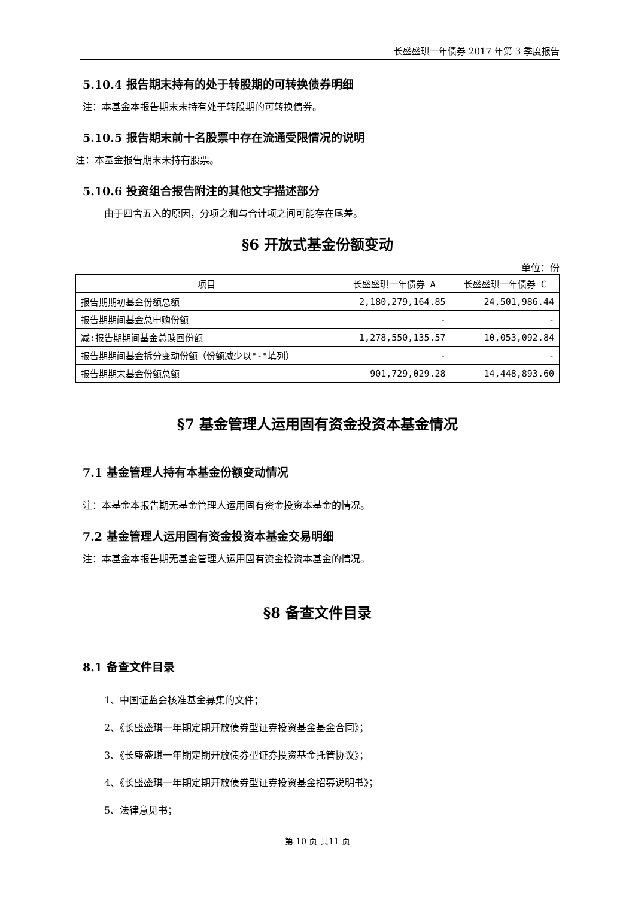长盛盛琪一年债券 2017 年第 3 季度报告
5.10.4 报告期末持有的处于转股期的可转换债券明细
注：本基金本报告期末未持有处于转股期的可转换债券。
5.10.5 报告期末前十名股票中存在流通受限情况的说明
注：本基金报告期末未持有股票。
5.10.6 投资组合报告附注的其他文字描述部分
由于四舍五入的原因，分项之和与合计项之间可能存在尾差。
§6 开放式基金份额变动
单位：份
| 项目 | 长盛盛琪一年债券 A | 长盛盛琪一年债券 C |
| --- | --- | --- |
| 报告期期初基金份额总额 | 2,180,279,164.85 | 24,501,986.44 |
| 报告期期间基金总申购份额 | - | - |
| 减:报告期期间基金总赎回份额 | 1,278,550,135.57 | 10,053,092.84 |
| 报告期期间基金拆分变动份额（份额减少以"-"填列） | - | - |
| 报告期期末基金份额总额 | 901,729,029.28 | 14,448,893.60 |
§7 基金管理人运用固有资金投资本基金情况
7.1 基金管理人持有本基金份额变动情况
注：本基金本报告期无基金管理人运用固有资金投资本基金的情况。
7.2 基金管理人运用固有资金投资本基金交易明细
注：本基金本报告期无基金管理人运用固有资金投资本基金的情况。
§8 备查文件目录
8.1 备查文件目录
1、中国证监会核准基金募集的文件；
2、《长盛盛琪一年期定期开放债券型证券投资基金基金合同》；
3、《长盛盛琪一年期定期开放债券型证券投资基金托管协议》；
4、《长盛盛琪一年期定期开放债券型证券投资基金招募说明书》；
5、法律意见书；
第 10 页 共11 页